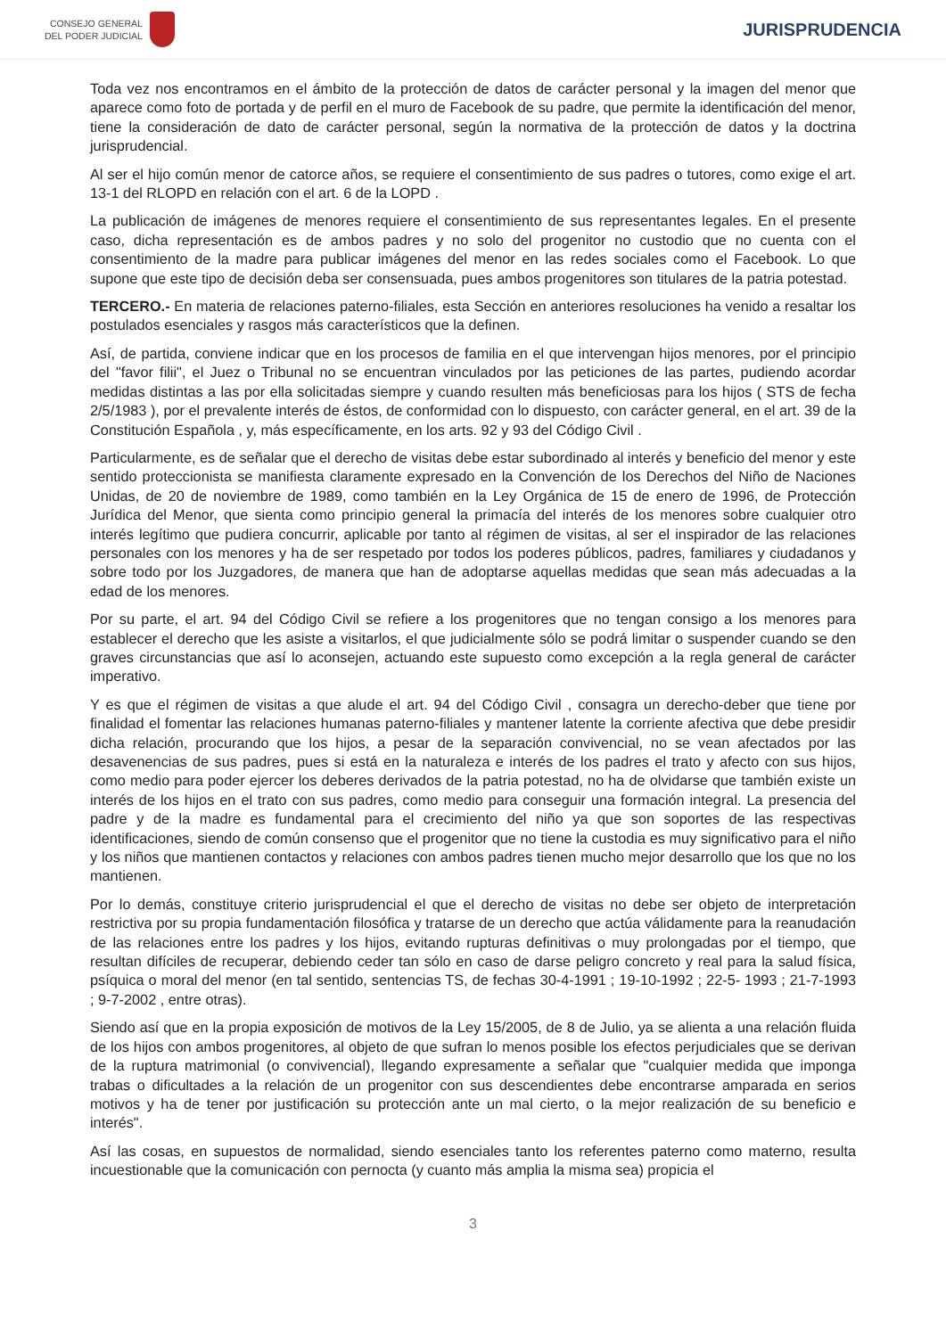CONSEJO GENERAL
DEL PODER JUDICIAL
JURISPRUDENCIA
Toda vez nos encontramos en el ámbito de la protección de datos de carácter personal y la imagen del menor que aparece como foto de portada y de perfil en el muro de Facebook de su padre, que permite la identificación del menor, tiene la consideración de dato de carácter personal, según la normativa de la protección de datos y la doctrina jurisprudencial.
Al ser el hijo común menor de catorce años, se requiere el consentimiento de sus padres o tutores, como exige el art. 13-1 del RLOPD en relación con el art. 6 de la LOPD .
La publicación de imágenes de menores requiere el consentimiento de sus representantes legales. En el presente caso, dicha representación es de ambos padres y no solo del progenitor no custodio que no cuenta con el consentimiento de la madre para publicar imágenes del menor en las redes sociales como el Facebook. Lo que supone que este tipo de decisión deba ser consensuada, pues ambos progenitores son titulares de la patria potestad.
TERCERO.- En materia de relaciones paterno-filiales, esta Sección en anteriores resoluciones ha venido a resaltar los postulados esenciales y rasgos más característicos que la definen.
Así, de partida, conviene indicar que en los procesos de familia en el que intervengan hijos menores, por el principio del "favor filii", el Juez o Tribunal no se encuentran vinculados por las peticiones de las partes, pudiendo acordar medidas distintas a las por ella solicitadas siempre y cuando resulten más beneficiosas para los hijos ( STS de fecha 2/5/1983 ), por el prevalente interés de éstos, de conformidad con lo dispuesto, con carácter general, en el art. 39 de la Constitución Española , y, más específicamente, en los arts. 92 y 93 del Código Civil .
Particularmente, es de señalar que el derecho de visitas debe estar subordinado al interés y beneficio del menor y este sentido proteccionista se manifiesta claramente expresado en la Convención de los Derechos del Niño de Naciones Unidas, de 20 de noviembre de 1989, como también en la Ley Orgánica de 15 de enero de 1996, de Protección Jurídica del Menor, que sienta como principio general la primacía del interés de los menores sobre cualquier otro interés legítimo que pudiera concurrir, aplicable por tanto al régimen de visitas, al ser el inspirador de las relaciones personales con los menores y ha de ser respetado por todos los poderes públicos, padres, familiares y ciudadanos y sobre todo por los Juzgadores, de manera que han de adoptarse aquellas medidas que sean más adecuadas a la edad de los menores.
Por su parte, el art. 94 del Código Civil se refiere a los progenitores que no tengan consigo a los menores para establecer el derecho que les asiste a visitarlos, el que judicialmente sólo se podrá limitar o suspender cuando se den graves circunstancias que así lo aconsejen, actuando este supuesto como excepción a la regla general de carácter imperativo.
Y es que el régimen de visitas a que alude el art. 94 del Código Civil , consagra un derecho-deber que tiene por finalidad el fomentar las relaciones humanas paterno-filiales y mantener latente la corriente afectiva que debe presidir dicha relación, procurando que los hijos, a pesar de la separación convivencial, no se vean afectados por las desavenencias de sus padres, pues si está en la naturaleza e interés de los padres el trato y afecto con sus hijos, como medio para poder ejercer los deberes derivados de la patria potestad, no ha de olvidarse que también existe un interés de los hijos en el trato con sus padres, como medio para conseguir una formación integral. La presencia del padre y de la madre es fundamental para el crecimiento del niño ya que son soportes de las respectivas identificaciones, siendo de común consenso que el progenitor que no tiene la custodia es muy significativo para el niño y los niños que mantienen contactos y relaciones con ambos padres tienen mucho mejor desarrollo que los que no los mantienen.
Por lo demás, constituye criterio jurisprudencial el que el derecho de visitas no debe ser objeto de interpretación restrictiva por su propia fundamentación filosófica y tratarse de un derecho que actúa válidamente para la reanudación de las relaciones entre los padres y los hijos, evitando rupturas definitivas o muy prolongadas por el tiempo, que resultan difíciles de recuperar, debiendo ceder tan sólo en caso de darse peligro concreto y real para la salud física, psíquica o moral del menor (en tal sentido, sentencias TS, de fechas 30-4-1991 ; 19-10-1992 ; 22-5- 1993 ; 21-7-1993 ; 9-7-2002 , entre otras).
Siendo así que en la propia exposición de motivos de la Ley 15/2005, de 8 de Julio, ya se alienta a una relación fluida de los hijos con ambos progenitores, al objeto de que sufran lo menos posible los efectos perjudiciales que se derivan de la ruptura matrimonial (o convivencial), llegando expresamente a señalar que "cualquier medida que imponga trabas o dificultades a la relación de un progenitor con sus descendientes debe encontrarse amparada en serios motivos y ha de tener por justificación su protección ante un mal cierto, o la mejor realización de su beneficio e interés".
Así las cosas, en supuestos de normalidad, siendo esenciales tanto los referentes paterno como materno, resulta incuestionable que la comunicación con pernocta (y cuanto más amplia la misma sea) propicia el
3